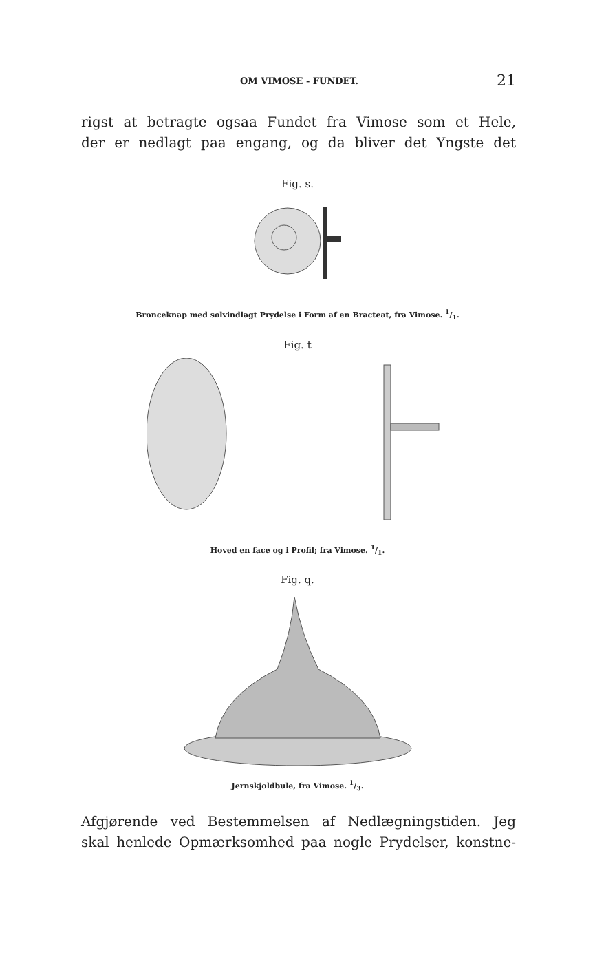OM VIMOSE - FUNDET. 21
rigst at betragte ogsaa Fundet fra Vimose som et Hele,
der er nedlagt paa engang, og da bliver det Yngste det
Fig. s.
Bronceknap med sølvindlagt Prydelse i Form af en Bracteat, fra Vimose. 1/1.
Fig. t
Hoved en face og i Profil; fra Vimose. 1/1.
Fig. q.
Jernskjoldbule, fra Vimose. 1/3.
Afgjørende ved Bestemmelsen af Nedlægningstiden. Jeg
skal henlede Opmærksomhed paa nogle Prydelser, konstne-